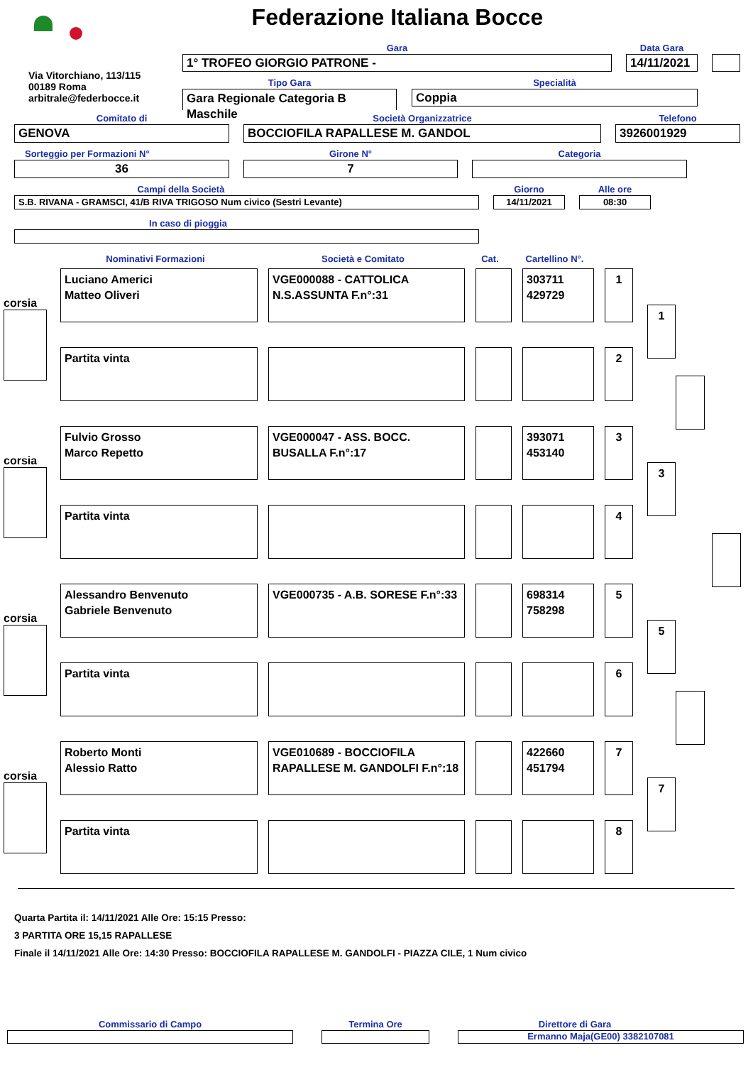Federazione Italiana Bocce
Via Vitorchiano, 113/115
00189 Roma
arbitrale@federbocce.it
Gara
1° TROFEO GIORGIO PATRONE -
Data Gara
14/11/2021
Tipo Gara
Gara Regionale Categoria B Maschile
Specialità
Coppia
Comitato di
GENOVA
Società Organizzatrice
BOCCIOFILA RAPALLESE M. GANDOL
Telefono
3926001929
Sorteggio per Formazioni N°
36
Girone N°
7
Categoria
Campi della Società
S.B. RIVANA - GRAMSCI, 41/B RIVA TRIGOSO Num civico (Sestri Levante)
Giorno
14/11/2021
Alle ore
08:30
In caso di pioggia
Nominativi Formazioni Società e Comitato Cat. Cartellino N°.
corsia
Luciano Americi
Matteo Oliveri
VGE000088 - CATTOLICA N.S.ASSUNTA F.n°:31
303711
429729
1
Partita vinta 2
1
corsia
Fulvio Grosso
Marco Repetto
VGE000047 - ASS. BOCC. BUSALLA F.n°:17
393071
453140
3
Partita vinta 4
3
corsia
Alessandro Benvenuto
Gabriele Benvenuto
VGE000735 - A.B. SORESE F.n°:33
698314
758298
5
Partita vinta 6
5
corsia
Roberto Monti
Alessio Ratto
VGE010689 - BOCCIOFILA RAPALLESE M. GANDOLFI F.n°:18
422660
451794
7
Partita vinta 8
7
Quarta Partita il: 14/11/2021 Alle Ore: 15:15 Presso:
3 PARTITA ORE 15,15 RAPALLESE
Finale il 14/11/2021 Alle Ore: 14:30 Presso: BOCCIOFILA RAPALLESE M. GANDOLFI - PIAZZA CILE, 1 Num civico
Commissario di Campo Termina Ore Direttore di Gara
Ermanno Maja(GE00) 3382107081